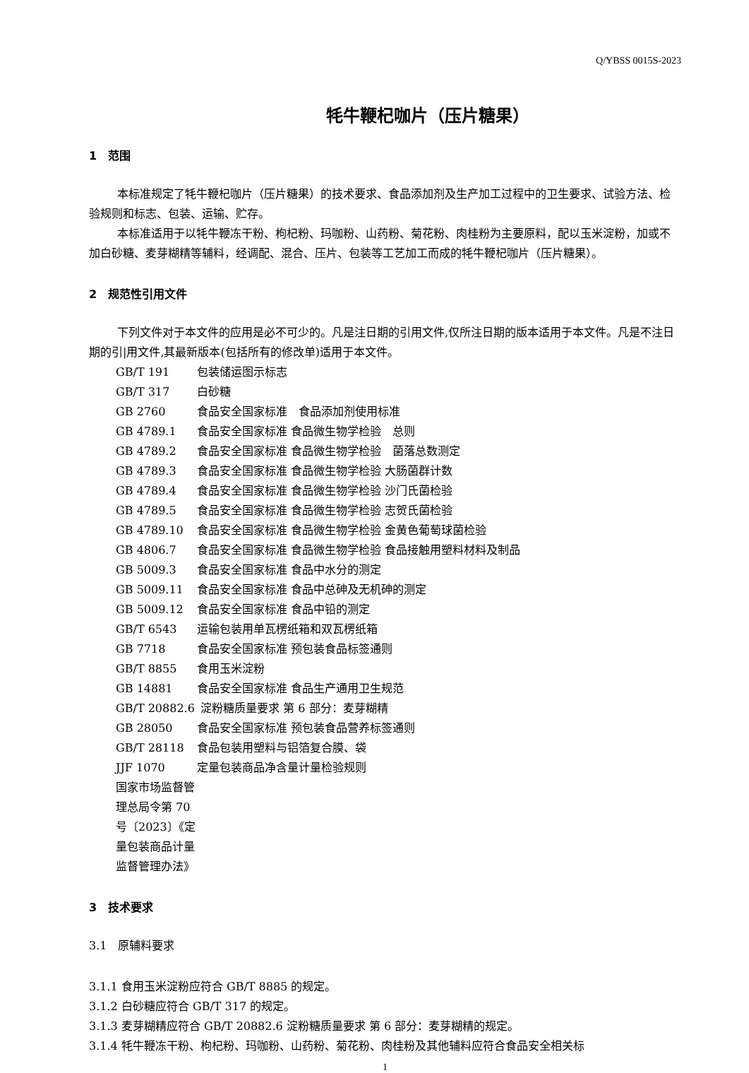Q/YBSS 0015S-2023
牦牛鞭杞咖片（压片糖果）
1　范围
本标准规定了牦牛鞭杞咖片（压片糖果）的技术要求、食品添加剂及生产加工过程中的卫生要求、试验方法、检验规则和标志、包装、运输、贮存。
本标准适用于以牦牛鞭冻干粉、枸杞粉、玛咖粉、山药粉、菊花粉、肉桂粉为主要原料，配以玉米淀粉，加或不加白砂糖、麦芽糊精等辅料，经调配、混合、压片、包装等工艺加工而成的牦牛鞭杞咖片（压片糖果）。
2　规范性引用文件
下列文件对于本文件的应用是必不可少的。凡是注日期的引用文件,仅所注日期的版本适用于本文件。凡是不注日期的引|用文件,其最新版本(包括所有的修改单)适用于本文件。
GB/T 191 包装储运图示标志
GB/T 317 白砂糖
GB 2760 食品安全国家标准　食品添加剂使用标准
GB 4789.1 食品安全国家标准 食品微生物学检验　总则
GB 4789.2 食品安全国家标准 食品微生物学检验　菌落总数测定
GB 4789.3 食品安全国家标准 食品微生物学检验 大肠菌群计数
GB 4789.4 食品安全国家标准 食品微生物学检验 沙门氏菌检验
GB 4789.5 食品安全国家标准 食品微生物学检验 志贺氏菌检验
GB 4789.10 食品安全国家标准 食品微生物学检验 金黄色葡萄球菌检验
GB 4806.7 食品安全国家标准 食品微生物学检验 食品接触用塑料材料及制品
GB 5009.3 食品安全国家标准 食品中水分的测定
GB 5009.11 食品安全国家标准 食品中总砷及无机砷的测定
GB 5009.12 食品安全国家标准 食品中铅的测定
GB/T 6543 运输包装用单瓦楞纸箱和双瓦楞纸箱
GB 7718 食品安全国家标准 预包装食品标签通则
GB/T 8855 食用玉米淀粉
GB 14881 食品安全国家标准 食品生产通用卫生规范
GB/T 20882.6 淀粉糖质量要求 第 6 部分：麦芽糊精
GB 28050 食品安全国家标准 预包装食品营养标签通则
GB/T 28118 食品包装用塑料与铝箔复合膜、袋
JJF 1070 定量包装商品净含量计量检验规则
国家市场监督管理总局令第 70 号〔2023〕《定量包装商品计量监督管理办法》
3　技术要求
3.1　原辅料要求
3.1.1 食用玉米淀粉应符合 GB/T 8885 的规定。
3.1.2 白砂糖应符合 GB/T 317 的规定。
3.1.3 麦芽糊精应符合 GB/T 20882.6 淀粉糖质量要求 第 6 部分：麦芽糊精的规定。
3.1.4 牦牛鞭冻干粉、枸杞粉、玛咖粉、山药粉、菊花粉、肉桂粉及其他辅料应符合食品安全相关标
1